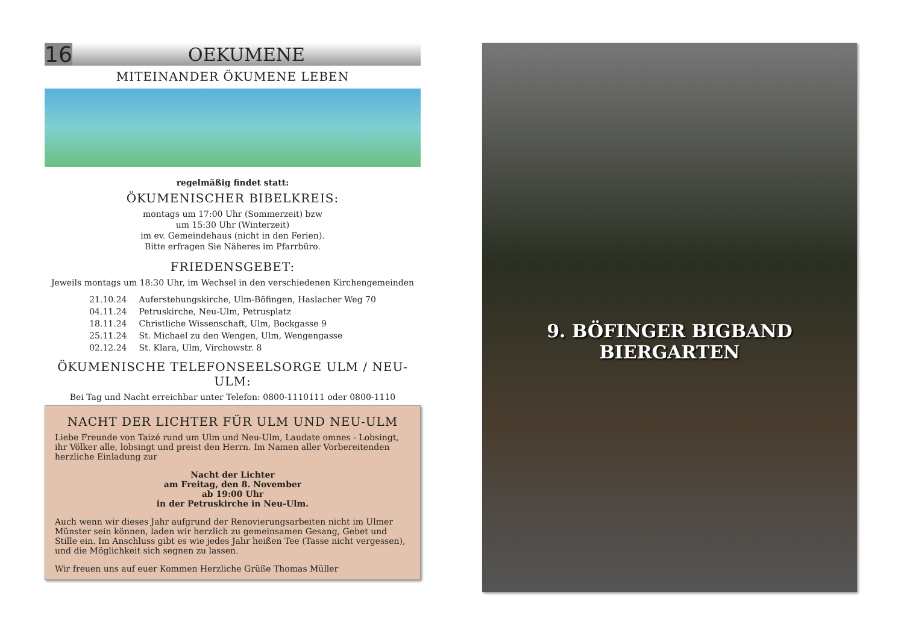16
OEKUMENE
MITEINANDER ÖKUMENE LEBEN
regelmäßig findet statt:
ÖKUMENISCHER BIBELKREIS:
montags um 17:00 Uhr (Sommerzeit) bzw
um 15:30 Uhr (Winterzeit)
im ev. Gemeindehaus (nicht in den Ferien).
Bitte erfragen Sie Näheres im Pfarrbüro.
FRIEDENSGEBET:
Jeweils montags um 18:30 Uhr, im Wechsel in den verschiedenen Kirchengemeinden
| 21.10.24 | Auferstehungskirche, Ulm-Böfingen, Haslacher Weg 70 |
| 04.11.24 | Petruskirche, Neu-Ulm, Petrusplatz |
| 18.11.24 | Christliche Wissenschaft, Ulm, Bockgasse 9 |
| 25.11.24 | St. Michael zu den Wengen, Ulm, Wengengasse |
| 02.12.24 | St. Klara, Ulm, Virchowstr. 8 |
ÖKUMENISCHE TELEFONSEELSORGE ULM / NEU-ULM:
Bei Tag und Nacht erreichbar unter Telefon: 0800-1110111 oder 0800-1110
NACHT DER LICHTER FÜR ULM UND NEU-ULM
Liebe Freunde von Taizé rund um Ulm und Neu-Ulm, Laudate omnes - Lobsingt, ihr Völker alle, lobsingt und preist den Herrn. Im Namen aller Vorbereitenden herzliche Einladung zur
Nacht der Lichter
am Freitag, den 8. November
ab 19:00 Uhr
in der Petruskirche in Neu-Ulm.
Auch wenn wir dieses Jahr aufgrund der Renovierungsarbeiten nicht im Ulmer Münster sein können, laden wir herzlich zu gemeinsamen Gesang, Gebet und Stille ein. Im Anschluss gibt es wie jedes Jahr heißen Tee (Tasse nicht vergessen), und die Möglichkeit sich segnen zu lassen.
Wir freuen uns auf euer Kommen Herzliche Grüße Thomas Müller
9. BÖFINGER BIGBAND BIERGARTEN